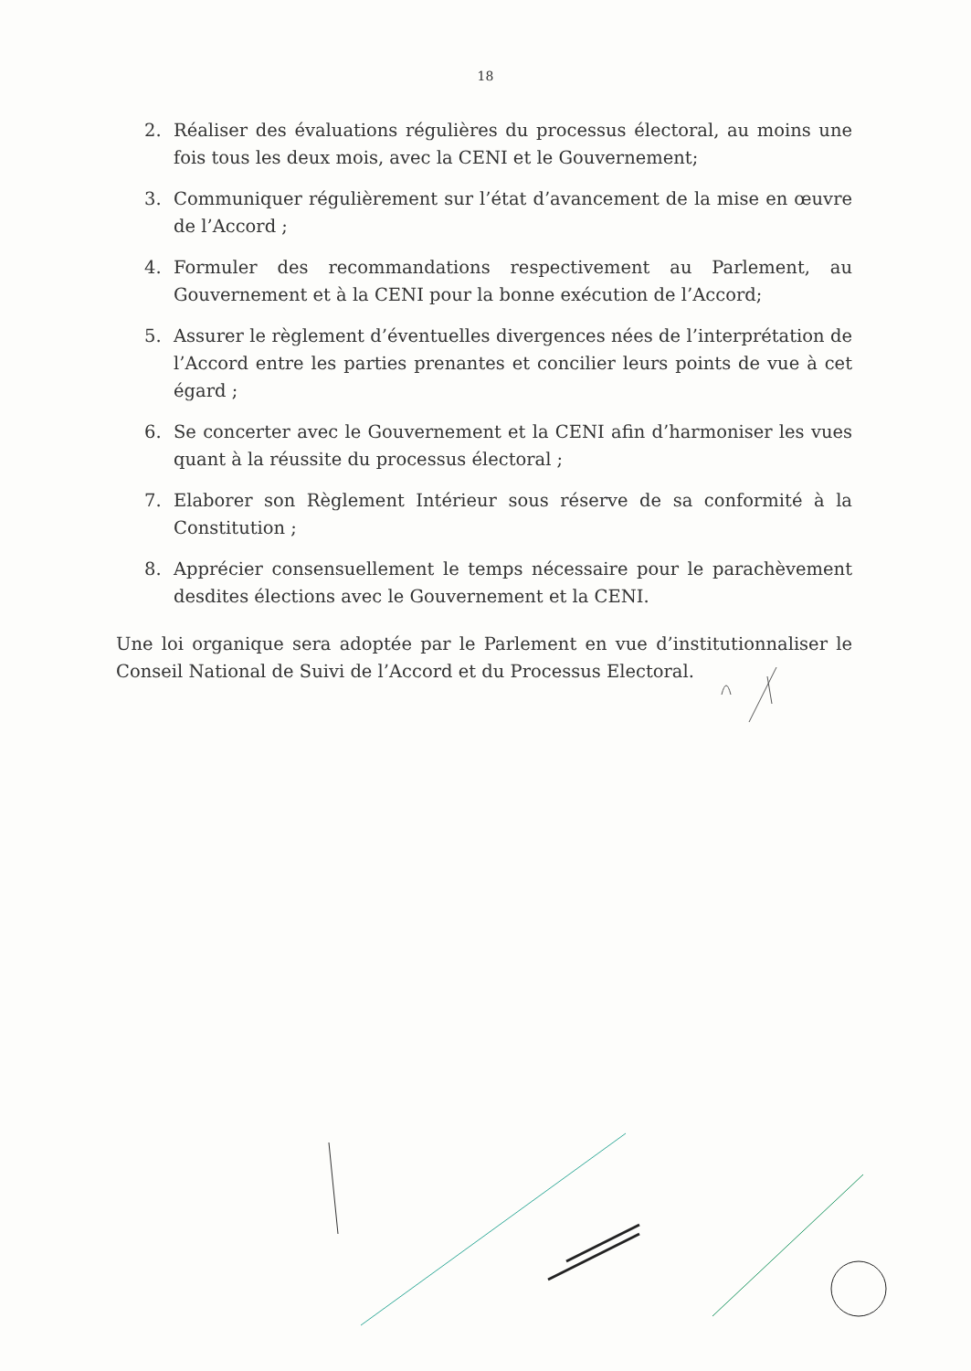18
2. Réaliser des évaluations régulières du processus électoral, au moins une fois tous les deux mois, avec la CENI et le Gouvernement;
3. Communiquer régulièrement sur l’état d’avancement de la mise en œuvre de l’Accord ;
4. Formuler des recommandations respectivement au Parlement, au Gouvernement et à la CENI pour la bonne exécution de l’Accord;
5. Assurer le règlement d’éventuelles divergences nées de l’interprétation de l’Accord entre les parties prenantes et concilier leurs points de vue à cet égard ;
6. Se concerter avec le Gouvernement et la CENI afin d’harmoniser les vues quant à la réussite du processus électoral ;
7. Elaborer son Règlement Intérieur sous réserve de sa conformité à la Constitution ;
8. Apprécier consensuellement le temps nécessaire pour le parachèvement desdites élections avec le Gouvernement et la CENI.
Une loi organique sera adoptée par le Parlement en vue d’institutionnaliser le Conseil National de Suivi de l’Accord et du Processus Electoral.